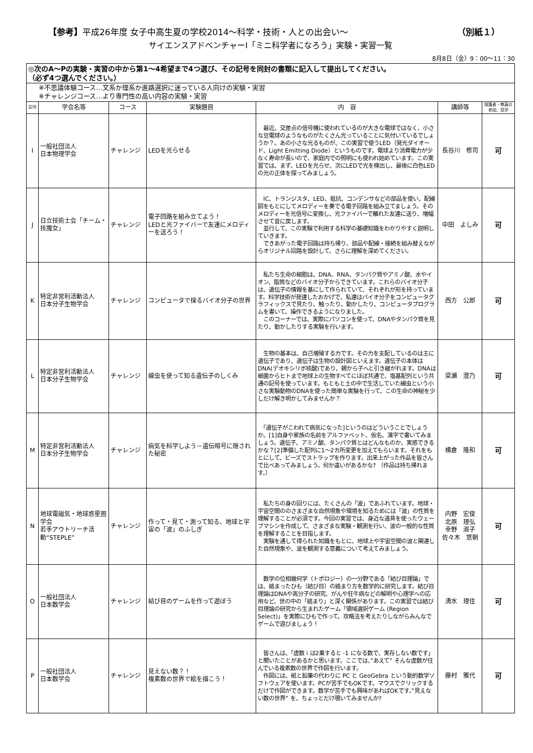【参考】平成26年度 女子中高生夏の学校2014～科学・技術・人との出会い～ （別紙１）
サイエンスアドベンチャーⅠ「ミニ科学者になろう」実験・実習一覧
8月8日（金）9：00～11：30
| ◎次のA～Pの実験・実習の中から第1～4希望まで4つ選び、その記号を同封の書類に記入して提出してください。 （必ず4つ選んでください。） | | | | | | |
| ※不思議体験コース…文系か理系か進路選択に迷っている人向けの実験・実習 ※チャレンジコース…より専門性の高い内容の実験・実習 | | | | | | |
| 記号 | 学会名等 | コース | 実験題目 | 内 容 | 講師等 | 保護者・教員の参加、見学 |
| I | 一般社団法人 日本物理学会 | チャレンジ | LEDを光らせる | 最近、交差点の信号機に使われているのが大きな電球ではなく、小さな豆電球のようなものがたくさん光っていることに気付いているでしょうか？。あの小さな光るものが、この実習で使うLED（発光ダイオード、Light Emitting Diode）というものです。電球より消費電力が少なく寿命が長いので、家庭内での照明にも使われ始めています。この実習では、まず、LEDを光らせ、次にLEDで光を検出し、最後に白色LEDの光の正体を探ってみましょう。 | 長谷川 修司 | 可 |
| J | 日立技術士会「チーム・技魔女」 | チャレンジ | 電子回路を組み立てよう！ LEDと光ファイバーで友達にメロディーを送ろう！ | IC、トランジスタ、LED、抵抗、コンデンサなどの部品を使い、配線図をもとにしてメロディーを奏でる電子回路を組み立てましょう。そのメロディーを光信号に変換し、光ファイバーで離れた友達に送り、増幅させて音に戻します。 並行して、この実験で利用する科学の基礎知識をわかりやすく説明していきます。 できあがった電子回路は持ち帰り、部品や配線・接続を組み替えながらオリジナル回路を設計して、さらに理解を深めてください。 | 中田 よしみ | 可 |
| K | 特定非営利活動法人 日本分子生物学会 | チャレンジ | コンピュータで探るバイオ分子の世界 | 私たち生命の細胞は、DNA、RNA、タンパク質やアミノ酸、水やイオン、脂質などのバイオ分子からできています。これらのバイオ分子は、遺伝子の情報を基にして作られていて、それぞれが形を持っています。科学技術が発達したおかげで、私達はバイオ分子をコンピュータグラフィックスで見たり、触ったり、動かしたり、コンピュータプログラムを書いて、操作できるようになりました。 このコーナーでは、実際にパソコンを使って、DNAやタンパク質を見たり、動かしたりする実験を行います。 | 西方 公郎 | 可 |
| L | 特定非営利活動法人 日本分子生物学会 | チャレンジ | 線虫を使って知る遺伝子のしくみ | 生物の基本は、自己増殖する力です。その力を支配しているのは主に遺伝子であり、遺伝子は生物の設計図といえます。遺伝子の本体はDNA(デオキシリボ核酸)であり、親から子へと引き継がれます。DNAは細菌からヒトまで地球上の生物すべてにほぼ共通で、塩基配列という共通の記号を使っています。もともと土の中で生活していた線虫という小さな実験動物のDNAを使った簡単な実験を行って、この生命の神秘を少しだけ解き明かしてみませんか？ | 梁瀬 澄乃 | 可 |
| M | 特定非営利活動法人 日本分子生物学会 | チャレンジ | 病気を科学しよう－遺伝暗号に隠された秘密 | 「遺伝子がこわれて病気になった]というのはどういうことでしょうか。[1]自身や家族の名前をアルファベット、仮名、漢字で書いてみましょう。遺伝子、アミノ酸、タンパク質とはどんなものか、実感できるかな？[2]準備した配列に1～2カ所変更を加えてもらいます。それをもとにして、ビーズでストラップを作ります。出来上がった作品を皆さんで比べあってみましょう。何か違いがあるかな? （作品は持ち帰れます。） | 横倉 隆和 | 可 |
| N | 地球電磁気・地球惑星圏学会 若手アウトリーチ活動“STEPLE” | チャレンジ | 作って・見て・測って知る、地球と宇宙の「波」のふしぎ | 私たちの身の回りには、たくさんの「波」であふれています。地球・宇宙空間ののさまざまな自然現象や環境を知るためには「波」の性質を理解することが必須です。今回の実習では、身近な道具を使ったウェーブマシンを作成して、さまざまな実験・観測を行い、波の一般的な性質を理解することを目指します。 実験を通して得られた知識をもとに、地球上や宇宙空間の波と関連した自然現象や、波を観測する意義について考えてみましょう。 | 内野 宏俊 北原 理弘 幸野 淑子 佐々木 悠朝 | 可 |
| O | 一般社団法人 日本数学会 | チャレンジ | 結び目のゲームを作って遊ぼう | 数学の位相幾何学（トポロジー）の一分野である「結び目理論」では、絡まったひも（結び目）の絡まり方を数学的に研究します。結び目理論はDNAや高分子の研究、がんや狂牛病などの解明や心理学への応用など、世の中の「絡まり」と深く関係があります。この実習では結び目理論の研究から生まれたゲーム「領域選択ゲーム (Region Select)」を実際にひもで作って、攻略法を考えたりしながらみんなでゲームで遊びましょう！ | 清水 理佳 | 可 |
| P | 一般社団法人 日本数学会 | チャレンジ | 見えない数？！ 複素数の世界で絵を描こう！ | 皆さんは、「虚数 i は2乗すると -1 になる数で、実存しない数です」と聞いたことがあるかと思います。ここでは、”あえて” そんな虚数が住んでいる複素数の世界で作図を行います。 作図には、紙と鉛筆の代わりに PC と GeoGebra という動的数学ソフトウェアを使います。PCが苦手でもOKです。マウスでクリックするだけで作図ができます。数学が苦手でも興味があればOKです。”見えない数の世界” を、ちょっとだけ覗いてみませんか? | 藤村 雅代 | 可 |